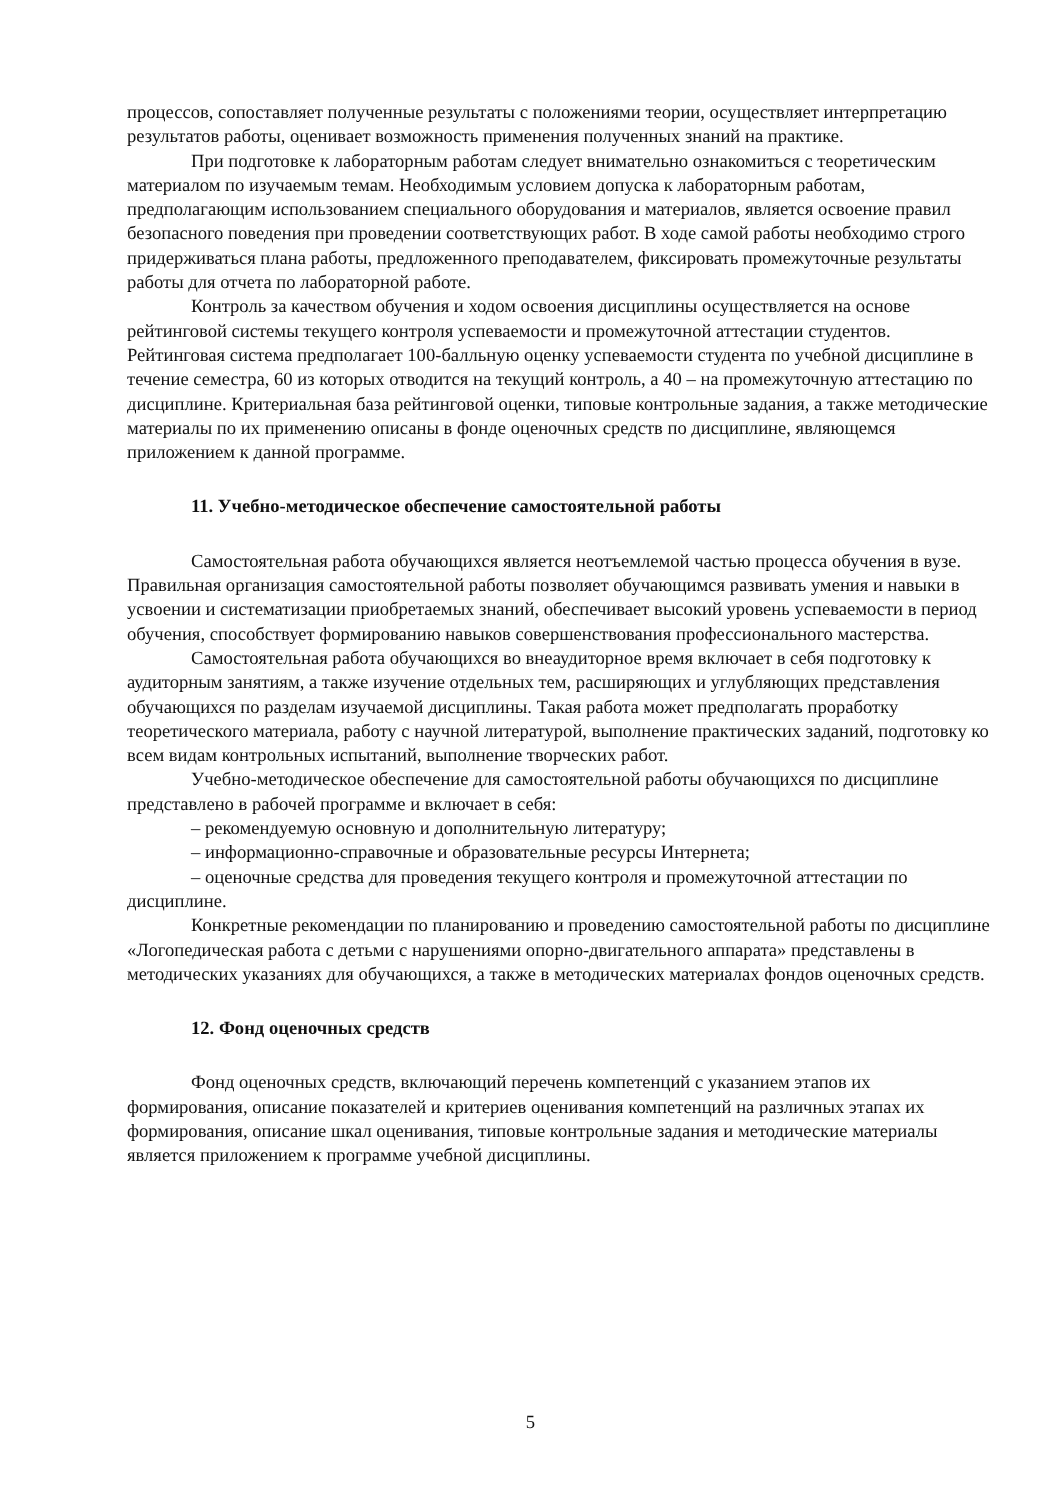процессов, сопоставляет полученные результаты с положениями теории, осуществляет интерпретацию результатов работы, оценивает возможность применения полученных знаний на практике.
При подготовке к лабораторным работам следует внимательно ознакомиться с теоретическим материалом по изучаемым темам. Необходимым условием допуска к лабораторным работам, предполагающим использованием специального оборудования и материалов, является освоение правил безопасного поведения при проведении соответствующих работ. В ходе самой работы необходимо строго придерживаться плана работы, предложенного преподавателем, фиксировать промежуточные результаты работы для отчета по лабораторной работе.
Контроль за качеством обучения и ходом освоения дисциплины осуществляется на основе рейтинговой системы текущего контроля успеваемости и промежуточной аттестации студентов. Рейтинговая система предполагает 100-балльную оценку успеваемости студента по учебной дисциплине в течение семестра, 60 из которых отводится на текущий контроль, а 40 – на промежуточную аттестацию по дисциплине. Критериальная база рейтинговой оценки, типовые контрольные задания, а также методические материалы по их применению описаны в фонде оценочных средств по дисциплине, являющемся приложением к данной программе.
11. Учебно-методическое обеспечение самостоятельной работы
Самостоятельная работа обучающихся является неотъемлемой частью процесса обучения в вузе. Правильная организация самостоятельной работы позволяет обучающимся развивать умения и навыки в усвоении и систематизации приобретаемых знаний, обеспечивает высокий уровень успеваемости в период обучения, способствует формированию навыков совершенствования профессионального мастерства.
Самостоятельная работа обучающихся во внеаудиторное время включает в себя подготовку к аудиторным занятиям, а также изучение отдельных тем, расширяющих и углубляющих представления обучающихся по разделам изучаемой дисциплины. Такая работа может предполагать проработку теоретического материала, работу с научной литературой, выполнение практических заданий, подготовку ко всем видам контрольных испытаний, выполнение творческих работ.
Учебно-методическое обеспечение для самостоятельной работы обучающихся по дисциплине представлено в рабочей программе и включает в себя:
– рекомендуемую основную и дополнительную литературу;
– информационно-справочные и образовательные ресурсы Интернета;
– оценочные средства для проведения текущего контроля и промежуточной аттестации по дисциплине.
Конкретные рекомендации по планированию и проведению самостоятельной работы по дисциплине «Логопедическая работа с детьми с нарушениями опорно-двигательного аппарата» представлены в методических указаниях для обучающихся, а также в методических материалах фондов оценочных средств.
12. Фонд оценочных средств
Фонд оценочных средств, включающий перечень компетенций с указанием этапов их формирования, описание показателей и критериев оценивания компетенций на различных этапах их формирования, описание шкал оценивания, типовые контрольные задания и методические материалы является приложением к программе учебной дисциплины.
5